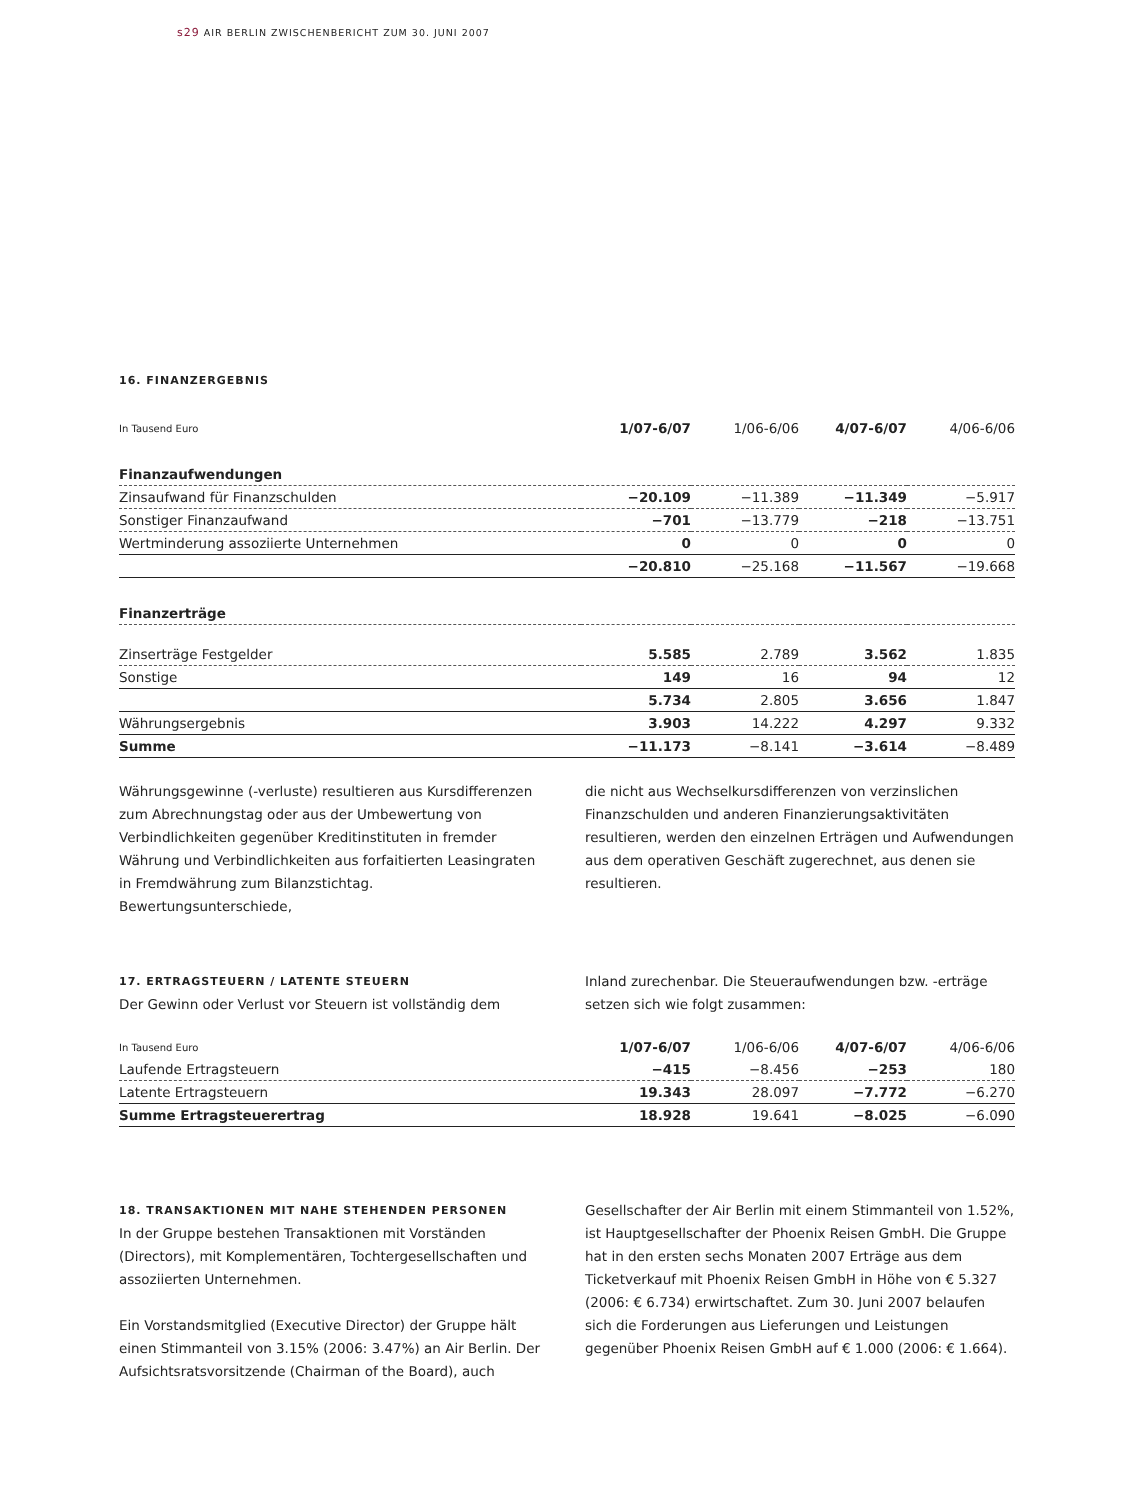s29 AIR BERLIN ZWISCHENBERICHT ZUM 30. JUNI 2007
16. FINANZERGEBNIS
| In Tausend Euro | 1/07-6/07 | 1/06-6/06 | 4/07-6/07 | 4/06-6/06 |
| --- | --- | --- | --- | --- |
| Finanzaufwendungen | | | | |
| Zinsaufwand für Finanzschulden | −20.109 | −11.389 | −11.349 | −5.917 |
| Sonstiger Finanzaufwand | −701 | −13.779 | −218 | −13.751 |
| Wertminderung assoziierte Unternehmen | 0 | 0 | 0 | 0 |
| | −20.810 | −25.168 | −11.567 | −19.668 |
| Finanzerträge | | | | |
| Zinserträge Festgelder | 5.585 | 2.789 | 3.562 | 1.835 |
| Sonstige | 149 | 16 | 94 | 12 |
| | 5.734 | 2.805 | 3.656 | 1.847 |
| Währungsergebnis | 3.903 | 14.222 | 4.297 | 9.332 |
| Summe | −11.173 | −8.141 | −3.614 | −8.489 |
Währungsgewinne (-verluste) resultieren aus Kursdifferenzen zum Abrechnungstag oder aus der Umbewertung von Verbindlichkeiten gegenüber Kreditinstituten in fremder Währung und Verbindlichkeiten aus forfaitierten Leasingraten in Fremdwährung zum Bilanzstichtag. Bewertungsunterschiede,
die nicht aus Wechselkursdifferenzen von verzinslichen Finanzschulden und anderen Finanzierungsaktivitäten resultieren, werden den einzelnen Erträgen und Aufwendungen aus dem operativen Geschäft zugerechnet, aus denen sie resultieren.
17. ERTRAGSTEUERN / LATENTE STEUERN
Der Gewinn oder Verlust vor Steuern ist vollständig dem
Inland zurechenbar. Die Steueraufwendungen bzw. -erträge setzen sich wie folgt zusammen:
| In Tausend Euro | 1/07-6/07 | 1/06-6/06 | 4/07-6/07 | 4/06-6/06 |
| --- | --- | --- | --- | --- |
| Laufende Ertragsteuern | −415 | −8.456 | −253 | 180 |
| Latente Ertragsteuern | 19.343 | 28.097 | −7.772 | −6.270 |
| Summe Ertragsteuerertrag | 18.928 | 19.641 | −8.025 | −6.090 |
18. TRANSAKTIONEN MIT NAHE STEHENDEN PERSONEN
In der Gruppe bestehen Transaktionen mit Vorständen (Directors), mit Komplementären, Tochtergesellschaften und assoziierten Unternehmen.
Ein Vorstandsmitglied (Executive Director) der Gruppe hält einen Stimmanteil von 3.15% (2006: 3.47%) an Air Berlin. Der Aufsichtsratsvorsitzende (Chairman of the Board), auch
Gesellschafter der Air Berlin mit einem Stimmanteil von 1.52%, ist Hauptgesellschafter der Phoenix Reisen GmbH. Die Gruppe hat in den ersten sechs Monaten 2007 Erträge aus dem Ticketverkauf mit Phoenix Reisen GmbH in Höhe von € 5.327 (2006: € 6.734) erwirtschaftet. Zum 30. Juni 2007 belaufen sich die Forderungen aus Lieferungen und Leistungen gegenüber Phoenix Reisen GmbH auf € 1.000 (2006: € 1.664).